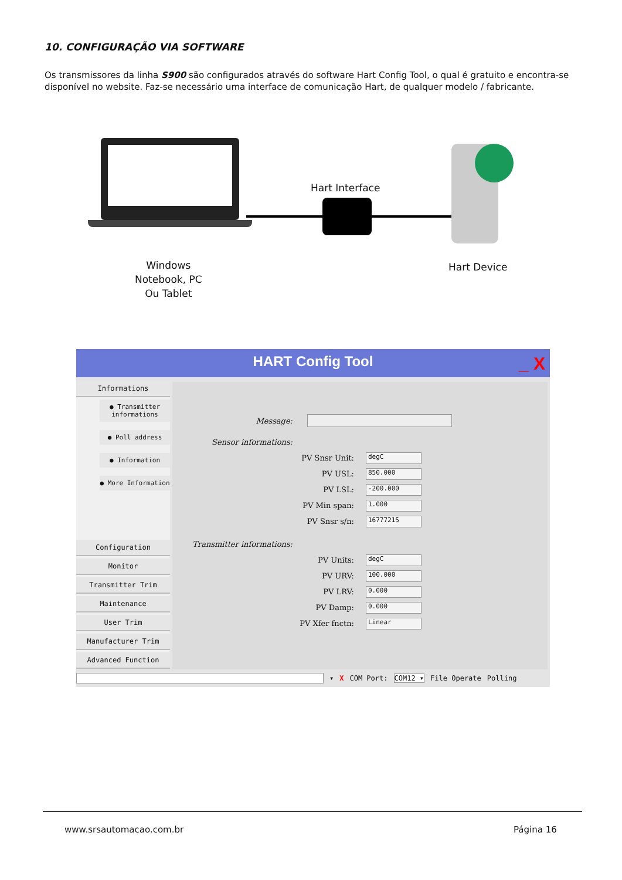10. CONFIGURAÇÃO VIA SOFTWARE
Os transmissores da linha S900 são configurados através do software Hart Config Tool, o qual é gratuito e encontra-se disponível no website. Faz-se necessário uma interface de comunicação Hart, de qualquer modelo / fabricante.
Hart Interface
Windows
Notebook, PC
Ou Tablet
Hart Device
HART Config Tool _ X
Informations
● Transmitter informations
● Poll address
● Information
● More Information
Configuration
Monitor
Transmitter Trim
Maintenance
User Trim
Manufacturer Trim
Advanced Function
Message:
Sensor informations:
PV Snsr Unit: degC
PV USL: 850.000
PV LSL: -200.000
PV Min span: 1.000
PV Snsr s/n: 16777215
Transmitter informations:
PV Units: degC
PV URV: 100.000
PV LRV: 0.000
PV Damp: 0.000
PV Xfer fnctn: Linear
▾ X COM Port: COM12 ▾ File Operate Polling
www.srsautomacao.com.br Página 16